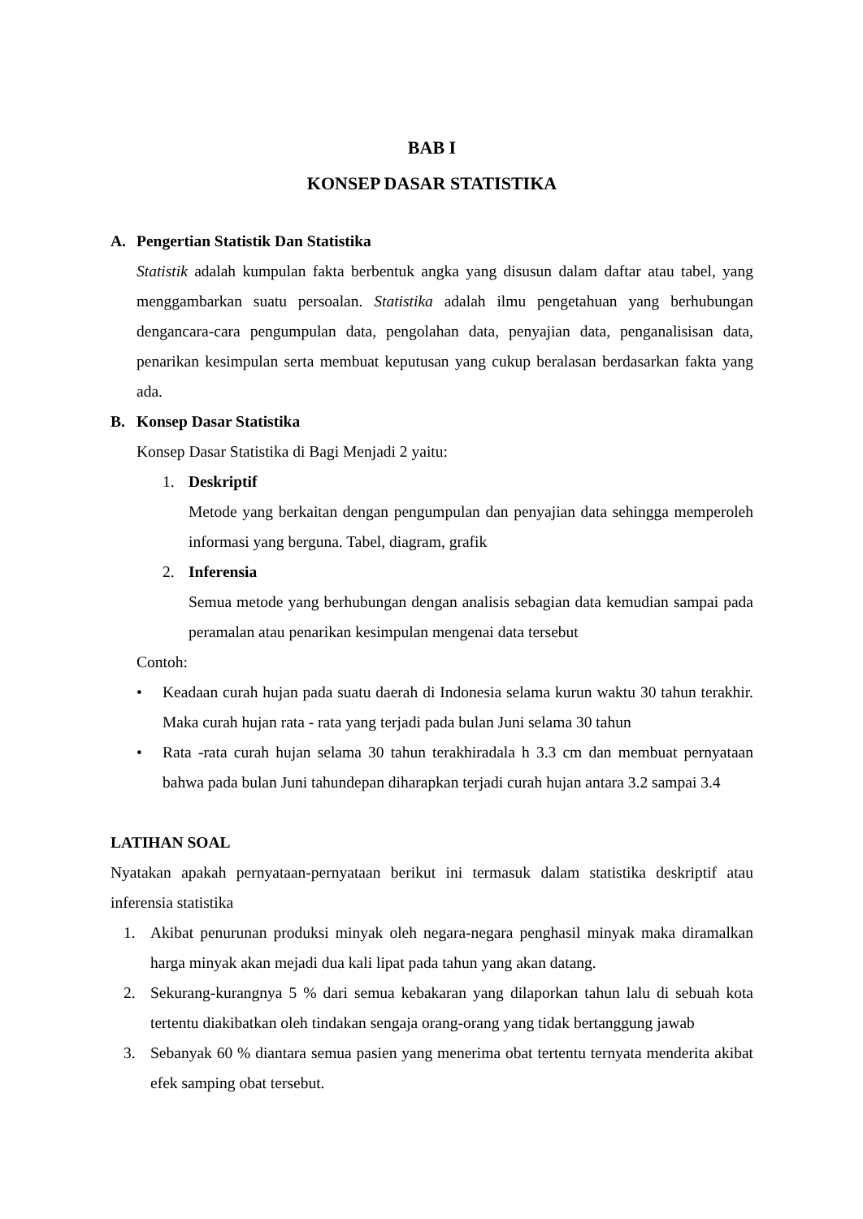BAB I
KONSEP DASAR STATISTIKA
A. Pengertian Statistik Dan Statistika
Statistik adalah kumpulan fakta berbentuk angka yang disusun dalam daftar atau tabel, yang menggambarkan suatu persoalan. Statistika adalah ilmu pengetahuan yang berhubungan dengancara-cara pengumpulan data, pengolahan data, penyajian data, penganalisisan data, penarikan kesimpulan serta membuat keputusan yang cukup beralasan berdasarkan fakta yang ada.
B. Konsep Dasar Statistika
Konsep Dasar Statistika di Bagi Menjadi 2 yaitu:
1. Deskriptif
Metode yang berkaitan dengan pengumpulan dan penyajian data sehingga memperoleh informasi yang berguna. Tabel, diagram, grafik
2. Inferensia
Semua metode yang berhubungan dengan analisis sebagian data kemudian sampai pada peramalan atau penarikan kesimpulan mengenai data tersebut
Contoh:
• Keadaan curah hujan pada suatu daerah di Indonesia selama kurun waktu 30 tahun terakhir. Maka curah hujan rata - rata yang terjadi pada bulan Juni selama 30 tahun
• Rata -rata curah hujan selama 30 tahun terakhiradala h 3.3 cm dan membuat pernyataan bahwa pada bulan Juni tahundepan diharapkan terjadi curah hujan antara 3.2 sampai 3.4
LATIHAN SOAL
Nyatakan apakah pernyataan-pernyataan berikut ini termasuk dalam statistika deskriptif atau inferensia statistika
1. Akibat penurunan produksi minyak oleh negara-negara penghasil minyak maka diramalkan harga minyak akan mejadi dua kali lipat pada tahun yang akan datang.
2. Sekurang-kurangnya 5 % dari semua kebakaran yang dilaporkan tahun lalu di sebuah kota tertentu diakibatkan oleh tindakan sengaja orang-orang yang tidak bertanggung jawab
3. Sebanyak 60 % diantara semua pasien yang menerima obat tertentu ternyata menderita akibat efek samping obat tersebut.